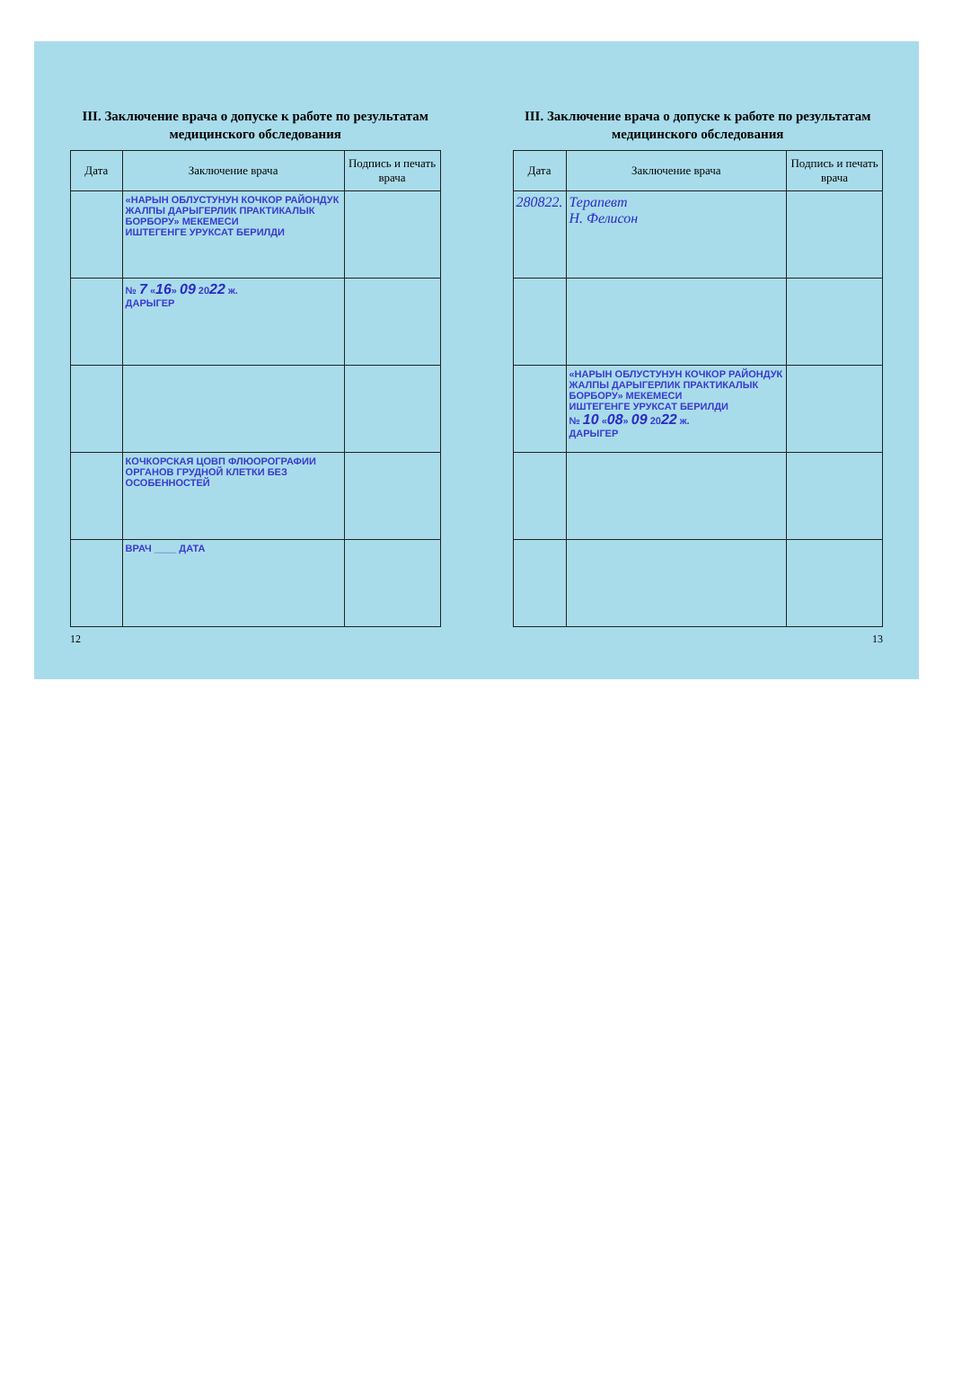III. Заключение врача о допуске к работе по результатам медицинского обследования
| Дата | Заключение врача | Подпись и печать врача |
| --- | --- | --- |
| | «НАРЫН ОБЛУСТУНУН КОЧКОР РАЙОНДУК ЖАЛПЫ ДАРЫГЕРЛИК ПРАКТИКАЛЫК БОРБОРУ» МЕКЕМЕСИ ИШТЕГЕНГЕ УРУКСАТ БЕРИЛДИ | |
| | № 7 « 16 » 09 20 22 ж. ДАРЫГЕР | |
| | КОЧКОРСКАЯ ЦОВП ФЛЮОРОГРАФИИ ОРГАНОВ ГРУДНОЙ КЛЕТКИ БЕЗ ОСОБЕННОСТЕЙ | |
| | ВРАЧ ____ ДАТА | |
12
III. Заключение врача о допуске к работе по результатам медицинского обследования
| Дата | Заключение врача | Подпись и печать врача |
| --- | --- | --- |
| 280822. | Терапевт Н. Фелисон | |
| | «НАРЫН ОБЛУСТУНУН КОЧКОР РАЙОНДУК ЖАЛПЫ ДАРЫГЕРЛИК ПРАКТИКАЛЫК БОРБОРУ» МЕКЕМЕСИ ИШТЕГЕНГЕ УРУКСАТ БЕРИЛДИ № 10 « 08 » 09 20 22 ж. ДАРЫГЕР | |
13